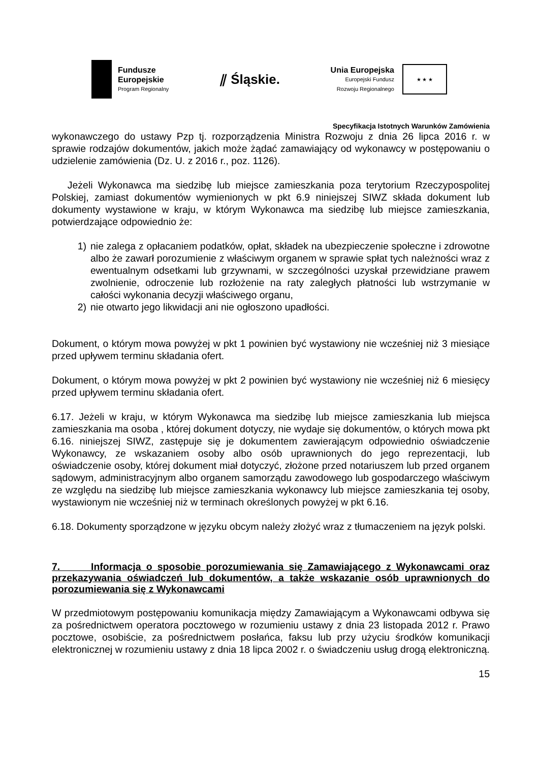Fundusze
Europejskie
Program Regionalny
⫽ Śląskie.
Unia Europejska
Europejski Fundusz
Rozwoju Regionalnego
★ ★ ★
Specyfikacja Istotnych Warunków Zamówienia
wykonawczego do ustawy Pzp tj. rozporządzenia Ministra Rozwoju z dnia 26 lipca 2016 r. w sprawie rodzajów dokumentów, jakich może żądać zamawiający od wykonawcy w postępowaniu o udzielenie zamówienia (Dz. U. z 2016 r., poz. 1126).
Jeżeli Wykonawca ma siedzibę lub miejsce zamieszkania poza terytorium Rzeczypospolitej Polskiej, zamiast dokumentów wymienionych w pkt 6.9 niniejszej SIWZ składa dokument lub dokumenty wystawione w kraju, w którym Wykonawca ma siedzibę lub miejsce zamieszkania, potwierdzające odpowiednio że:
1) nie zalega z opłacaniem podatków, opłat, składek na ubezpieczenie społeczne i zdrowotne albo że zawarł porozumienie z właściwym organem w sprawie spłat tych należności wraz z ewentualnym odsetkami lub grzywnami, w szczególności uzyskał przewidziane prawem zwolnienie, odroczenie lub rozłożenie na raty zaległych płatności lub wstrzymanie w całości wykonania decyzji właściwego organu,
2) nie otwarto jego likwidacji ani nie ogłoszono upadłości.
Dokument, o którym mowa powyżej w pkt 1 powinien być wystawiony nie wcześniej niż 3 miesiące przed upływem terminu składania ofert.
Dokument, o którym mowa powyżej w pkt 2 powinien być wystawiony nie wcześniej niż 6 miesięcy przed upływem terminu składania ofert.
6.17. Jeżeli w kraju, w którym Wykonawca ma siedzibę lub miejsce zamieszkania lub miejsca zamieszkania ma osoba , której dokument dotyczy, nie wydaje się dokumentów, o których mowa pkt 6.16. niniejszej SIWZ, zastępuje się je dokumentem zawierającym odpowiednio oświadczenie Wykonawcy, ze wskazaniem osoby albo osób uprawnionych do jego reprezentacji, lub oświadczenie osoby, której dokument miał dotyczyć, złożone przed notariuszem lub przed organem sądowym, administracyjnym albo organem samorządu zawodowego lub gospodarczego właściwym ze względu na siedzibę lub miejsce zamieszkania wykonawcy lub miejsce zamieszkania tej osoby, wystawionym nie wcześniej niż w terminach określonych powyżej w pkt 6.16.
6.18. Dokumenty sporządzone w języku obcym należy złożyć wraz z tłumaczeniem na język polski.
7. Informacja o sposobie porozumiewania się Zamawiającego z Wykonawcami oraz przekazywania oświadczeń lub dokumentów, a także wskazanie osób uprawnionych do porozumiewania się z Wykonawcami
W przedmiotowym postępowaniu komunikacja między Zamawiającym a Wykonawcami odbywa się za pośrednictwem operatora pocztowego w rozumieniu ustawy z dnia 23 listopada 2012 r. Prawo pocztowe, osobiście, za pośrednictwem posłańca, faksu lub przy użyciu środków komunikacji elektronicznej w rozumieniu ustawy z dnia 18 lipca 2002 r. o świadczeniu usług drogą elektroniczną.
15